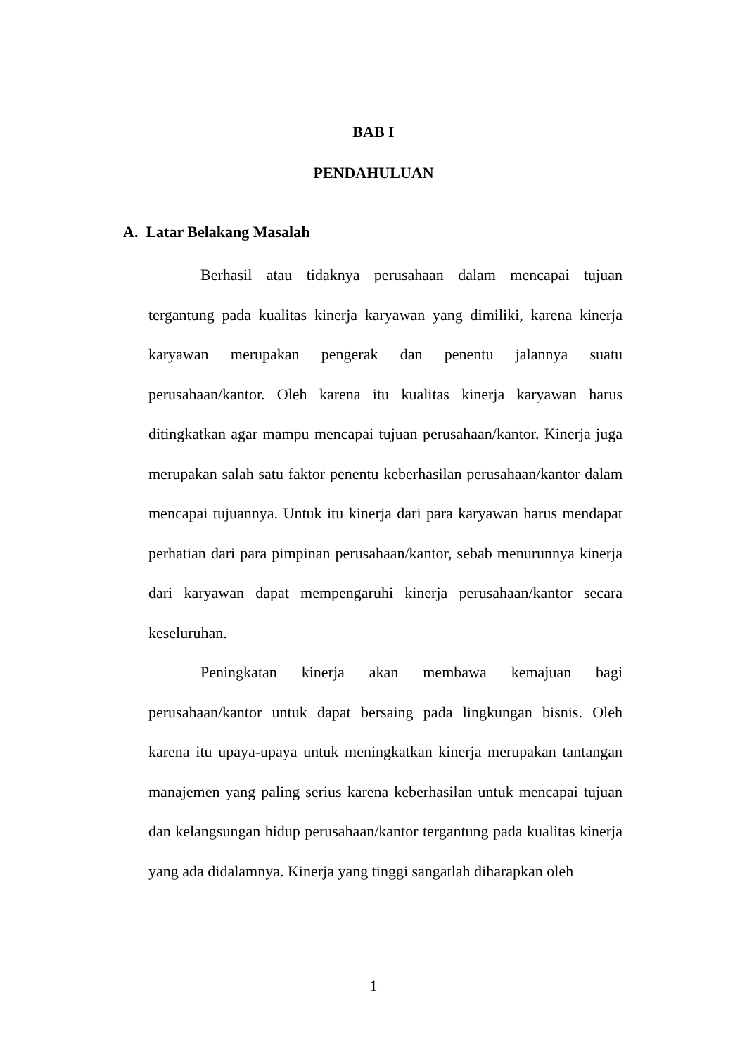BAB I
PENDAHULUAN
A. Latar Belakang Masalah
Berhasil atau tidaknya perusahaan dalam mencapai tujuan tergantung pada kualitas kinerja karyawan yang dimiliki, karena kinerja karyawan merupakan pengerak dan penentu jalannya suatu perusahaan/kantor. Oleh karena itu kualitas kinerja karyawan harus ditingkatkan agar mampu mencapai tujuan perusahaan/kantor. Kinerja juga merupakan salah satu faktor penentu keberhasilan perusahaan/kantor dalam mencapai tujuannya. Untuk itu kinerja dari para karyawan harus mendapat perhatian dari para pimpinan perusahaan/kantor, sebab menurunnya kinerja dari karyawan dapat mempengaruhi kinerja perusahaan/kantor secara keseluruhan.
Peningkatan kinerja akan membawa kemajuan bagi perusahaan/kantor untuk dapat bersaing pada lingkungan bisnis. Oleh karena itu upaya-upaya untuk meningkatkan kinerja merupakan tantangan manajemen yang paling serius karena keberhasilan untuk mencapai tujuan dan kelangsungan hidup perusahaan/kantor tergantung pada kualitas kinerja yang ada didalamnya. Kinerja yang tinggi sangatlah diharapkan oleh
1